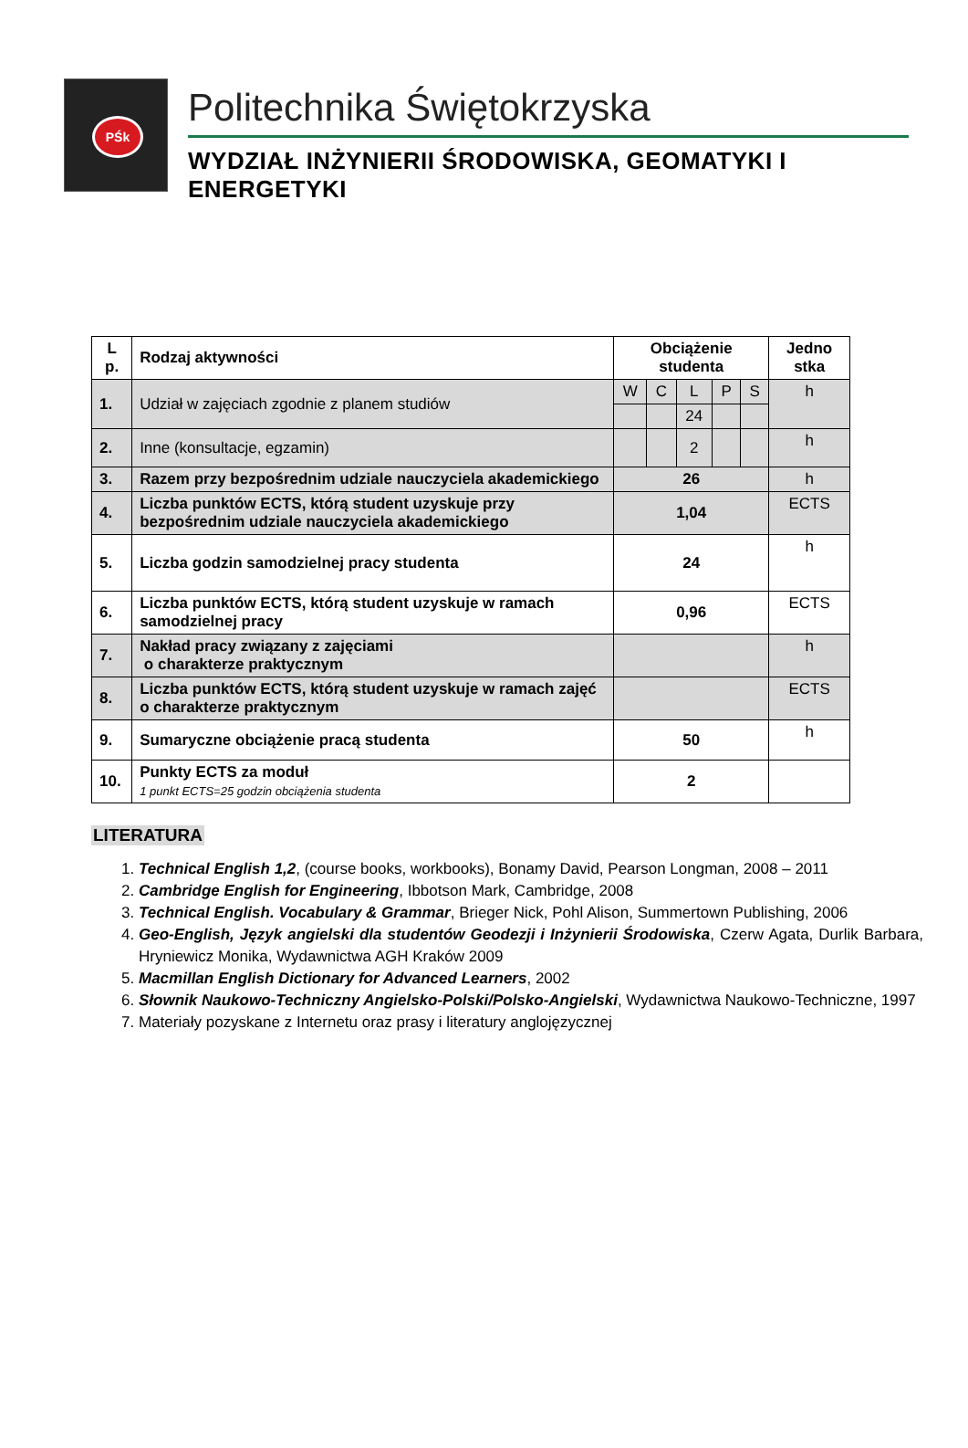PŚk
Politechnika Świętokrzyska
WYDZIAŁ INŻYNIERII ŚRODOWISKA, GEOMATYKI I ENERGETYKI
| L p. | Rodzaj aktywności | Obciążenie studenta | | | | | Jedno stka |
| --- | --- | --- | --- | --- | --- | --- | --- |
| 1. | Udział w zajęciach zgodnie z planem studiów | W | C | L | P | S | h |
| | | | | 24 | | | |
| 2. | Inne (konsultacje, egzamin) | | | 2 | | | h |
| 3. | Razem przy bezpośrednim udziale nauczyciela akademickiego | 26 | | | | | h |
| 4. | Liczba punktów ECTS, którą student uzyskuje przy bezpośrednim udziale nauczyciela akademickiego | 1,04 | | | | | ECTS |
| 5. | Liczba godzin samodzielnej pracy studenta | 24 | | | | | h |
| 6. | Liczba punktów ECTS, którą student uzyskuje w ramach samodzielnej pracy | 0,96 | | | | | ECTS |
| 7. | Nakład pracy związany z zajęciami o charakterze praktycznym | | | | | | h |
| 8. | Liczba punktów ECTS, którą student uzyskuje w ramach zajęć o charakterze praktycznym | | | | | | ECTS |
| 9. | Sumaryczne obciążenie pracą studenta | 50 | | | | | h |
| 10. | Punkty ECTS za moduł 1 punkt ECTS=25 godzin obciążenia studenta | 2 | | | | | |
LITERATURA
1. Technical English 1,2, (course books, workbooks), Bonamy David, Pearson Longman, 2008 – 2011
2. Cambridge English for Engineering, Ibbotson Mark, Cambridge, 2008
3. Technical English. Vocabulary & Grammar, Brieger Nick, Pohl Alison, Summertown Publishing, 2006
4. Geo-English, Język angielski dla studentów Geodezji i Inżynierii Środowiska, Czerw Agata, Durlik Barbara, Hryniewicz Monika, Wydawnictwa AGH Kraków 2009
5. Macmillan English Dictionary for Advanced Learners, 2002
6. Słownik Naukowo-Techniczny Angielsko-Polski/Polsko-Angielski, Wydawnictwa Naukowo-Techniczne, 1997
7. Materiały pozyskane z Internetu oraz prasy i literatury anglojęzycznej